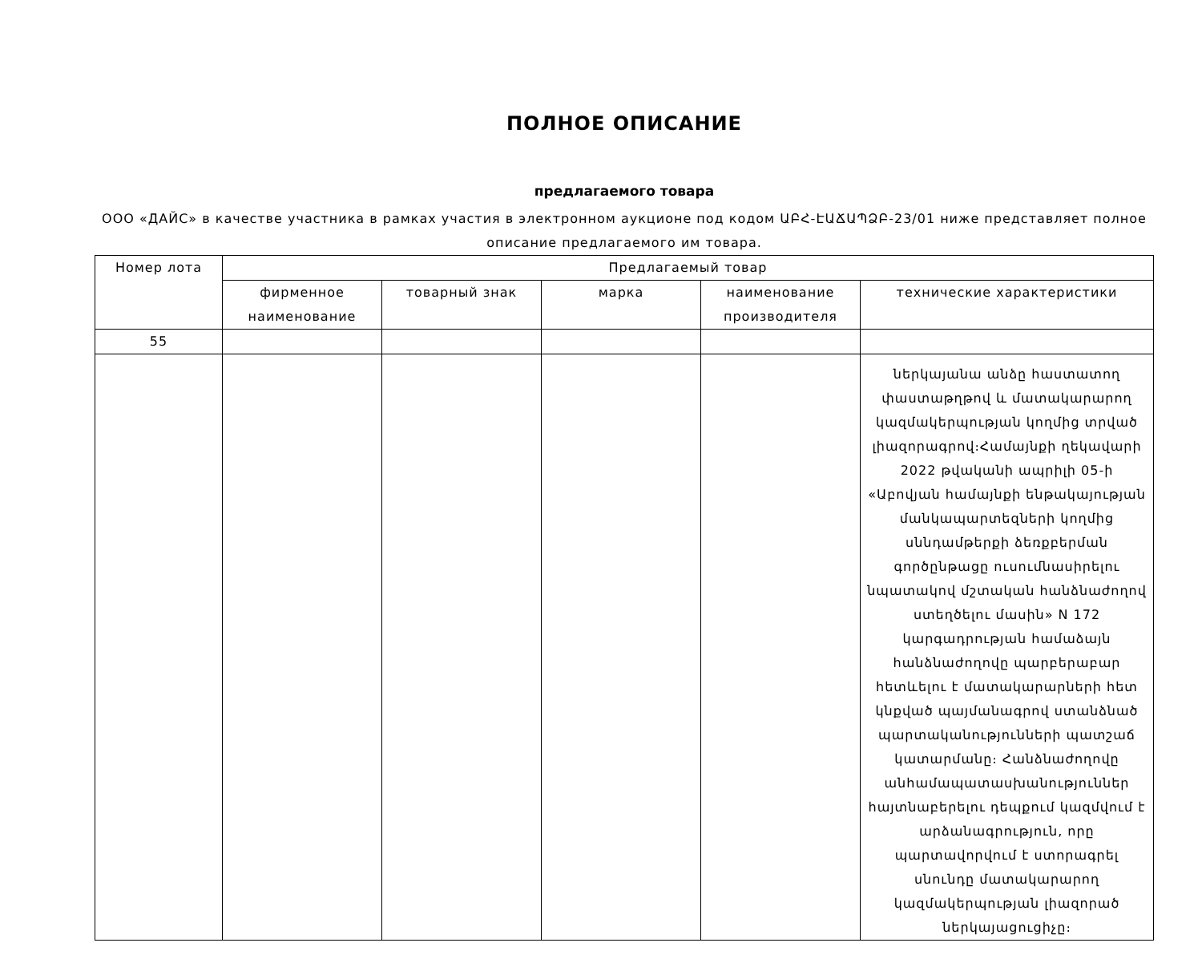ПОЛНОЕ ОПИСАНИЕ
предлагаемого товара
ООО «ДАЙС» в качестве участника в рамках участия в электронном аукционе под кодом ԱԲՀ-ԷԱՃԱՊՁԲ-23/01 ниже представляет полное описание предлагаемого им товара.
| Номер лота | Предлагаемый товар | | | | |
| --- | --- | --- | --- | --- | --- |
| | фирменное наименование | товарный знак | марка | наименование производителя | технические характеристики |
| 55 | | | | | |
| | | | | | ներկայանա անձը հաստատող փաստաթղթով և մատակարարող կազմակերպության կողմից տրված լիազորագրով։Համայնքի ղեկավարի 2022 թվականի ապրիլի 05-ի «Աբովյան համայնքի ենթակայության մանկապարտեզների կողմից սննդամթերքի ձեռքբերման գործընթացը ուսումնասիրելու նպատակով մշտական հանձնաժողով ստեղծելու մասին» N 172 կարգադրության համաձայն հանձնաժողովը պարբերաբար հետևելու է մատակարարների հետ կնքված պայմանագրով ստանձնած պարտականությունների պատշաճ կատարմանը։ Հանձնաժողովը անհամապատասխանություններ հայտնաբերելու դեպքում կազմվում է արձանագրություն, որը պարտավորվում է ստորագրել սնունդը մատակարարող կազմակերպության լիազորած ներկայացուցիչը։ |